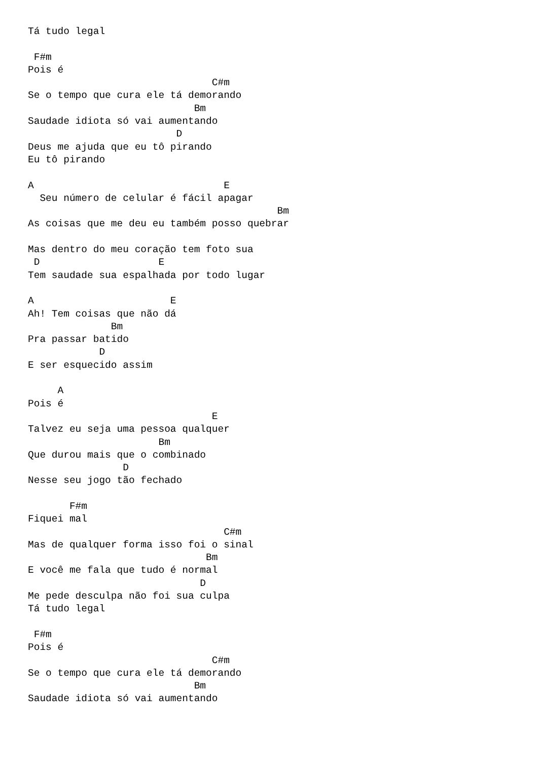Tá tudo legal

 F#m
Pois é
                               C#m
Se o tempo que cura ele tá demorando
                            Bm
Saudade idiota só vai aumentando
                         D
Deus me ajuda que eu tô pirando
Eu tô pirando

A                                E
  Seu número de celular é fácil apagar
                                          Bm
As coisas que me deu eu também posso quebrar

Mas dentro do meu coração tem foto sua
 D                    E
Tem saudade sua espalhada por todo lugar

A                       E
Ah! Tem coisas que não dá
              Bm
Pra passar batido
            D
E ser esquecido assim

     A
Pois é
                               E
Talvez eu seja uma pessoa qualquer
                      Bm
Que durou mais que o combinado
                D
Nesse seu jogo tão fechado

       F#m
Fiquei mal
                                 C#m
Mas de qualquer forma isso foi o sinal
                              Bm
E você me fala que tudo é normal
                             D
Me pede desculpa não foi sua culpa
Tá tudo legal

 F#m
Pois é
                               C#m
Se o tempo que cura ele tá demorando
                            Bm
Saudade idiota só vai aumentando